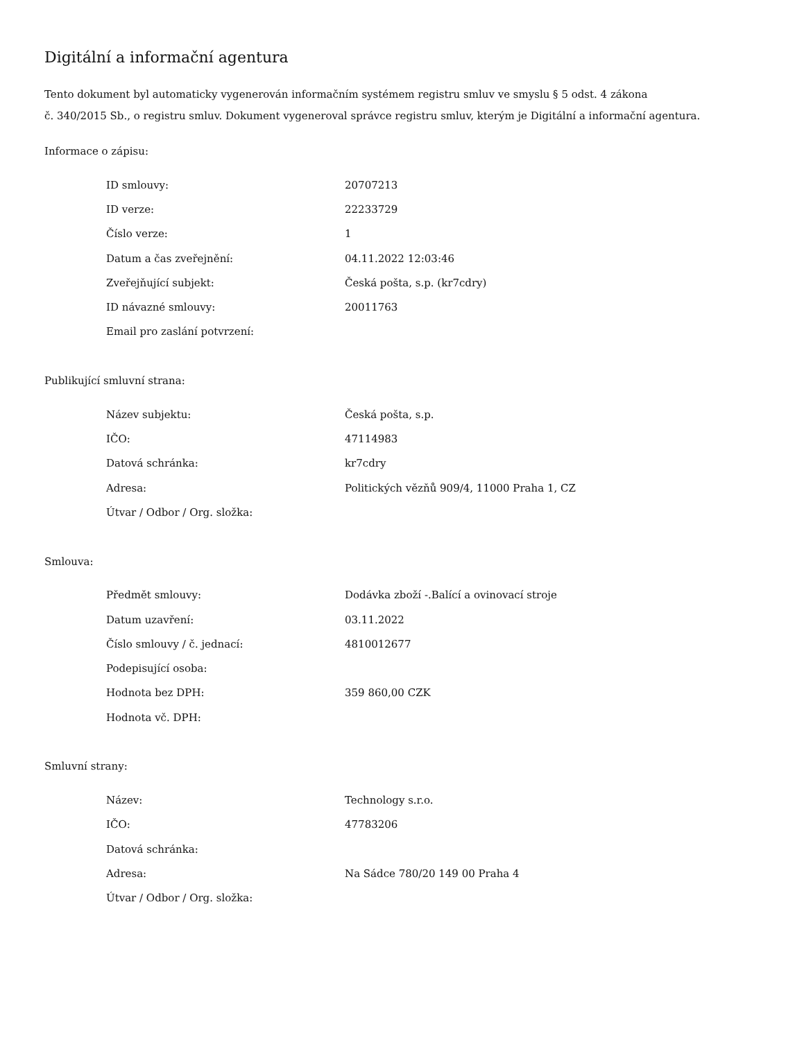Digitální a informační agentura
Tento dokument byl automaticky vygenerován informačním systémem registru smluv ve smyslu § 5 odst. 4 zákona
č. 340/2015 Sb., o registru smluv. Dokument vygeneroval správce registru smluv, kterým je Digitální a informační agentura.
Informace o zápisu:
| ID smlouvy: | 20707213 |
| ID verze: | 22233729 |
| Číslo verze: | 1 |
| Datum a čas zveřejnění: | 04.11.2022 12:03:46 |
| Zveřejňující subjekt: | Česká pošta, s.p. (kr7cdry) |
| ID návazné smlouvy: | 20011763 |
| Email pro zaslání potvrzení: | |
Publikující smluvní strana:
| Název subjektu: | Česká pošta, s.p. |
| IČO: | 47114983 |
| Datová schránka: | kr7cdry |
| Adresa: | Politických vězňů 909/4, 11000 Praha 1, CZ |
| Útvar / Odbor / Org. složka: | |
Smlouva:
| Předmět smlouvy: | Dodávka zboží -.Balící a ovinovací stroje |
| Datum uzavření: | 03.11.2022 |
| Číslo smlouvy / č. jednací: | 4810012677 |
| Podepisující osoba: | |
| Hodnota bez DPH: | 359 860,00 CZK |
| Hodnota vč. DPH: | |
Smluvní strany:
| Název: | Technology s.r.o. |
| IČO: | 47783206 |
| Datová schránka: | |
| Adresa: | Na Sádce 780/20 149 00 Praha 4 |
| Útvar / Odbor / Org. složka: | |